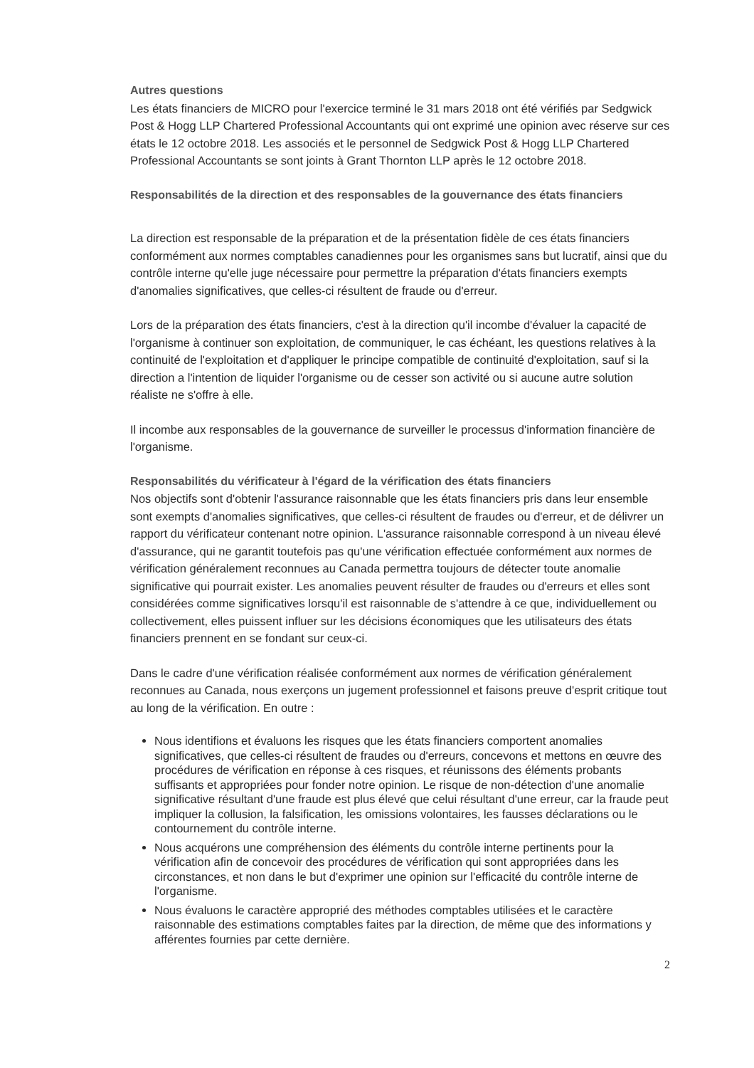Autres questions
Les états financiers de MICRO pour l'exercice terminé le 31 mars 2018 ont été vérifiés par Sedgwick Post & Hogg LLP Chartered Professional Accountants qui ont exprimé une opinion avec réserve sur ces états le 12 octobre 2018. Les associés et le personnel de Sedgwick Post & Hogg LLP Chartered Professional Accountants se sont joints à Grant Thornton LLP après le 12 octobre 2018.
Responsabilités de la direction et des responsables de la gouvernance des états financiers
La direction est responsable de la préparation et de la présentation fidèle de ces états financiers conformément aux normes comptables canadiennes pour les organismes sans but lucratif, ainsi que du contrôle interne qu'elle juge nécessaire pour permettre la préparation d'états financiers exempts d'anomalies significatives, que celles-ci résultent de fraude ou d'erreur.
Lors de la préparation des états financiers, c'est à la direction qu'il incombe d'évaluer la capacité de l'organisme à continuer son exploitation, de communiquer, le cas échéant, les questions relatives à la continuité de l'exploitation et d'appliquer le principe compatible de continuité d'exploitation, sauf si la direction a l'intention de liquider l'organisme ou de cesser son activité ou si aucune autre solution réaliste ne s'offre à elle.
Il incombe aux responsables de la gouvernance de surveiller le processus d'information financière de l'organisme.
Responsabilités du vérificateur à l'égard de la vérification des états financiers
Nos objectifs sont d'obtenir l'assurance raisonnable que les états financiers pris dans leur ensemble sont exempts d'anomalies significatives, que celles-ci résultent de fraudes ou d'erreur, et de délivrer un rapport du vérificateur contenant notre opinion. L'assurance raisonnable correspond à un niveau élevé d'assurance, qui ne garantit toutefois pas qu'une vérification effectuée conformément aux normes de vérification généralement reconnues au Canada permettra toujours de détecter toute anomalie significative qui pourrait exister. Les anomalies peuvent résulter de fraudes ou d'erreurs et elles sont considérées comme significatives lorsqu'il est raisonnable de s'attendre à ce que, individuellement ou collectivement, elles puissent influer sur les décisions économiques que les utilisateurs des états financiers prennent en se fondant sur ceux-ci.
Dans le cadre d'une vérification réalisée conformément aux normes de vérification généralement reconnues au Canada, nous exerçons un jugement professionnel et faisons preuve d'esprit critique tout au long de la vérification. En outre :
Nous identifions et évaluons les risques que les états financiers comportent anomalies significatives, que celles-ci résultent de fraudes ou d'erreurs, concevons et mettons en œuvre des procédures de vérification en réponse à ces risques, et réunissons des éléments probants suffisants et appropriées pour fonder notre opinion. Le risque de non-détection d'une anomalie significative résultant d'une fraude est plus élevé que celui résultant d'une erreur, car la fraude peut impliquer la collusion, la falsification, les omissions volontaires, les fausses déclarations ou le contournement du contrôle interne.
Nous acquérons une compréhension des éléments du contrôle interne pertinents pour la vérification afin de concevoir des procédures de vérification qui sont appropriées dans les circonstances, et non dans le but d'exprimer une opinion sur l'efficacité du contrôle interne de l'organisme.
Nous évaluons le caractère approprié des méthodes comptables utilisées et le caractère raisonnable des estimations comptables faites par la direction, de même que des informations y afférentes fournies par cette dernière.
2